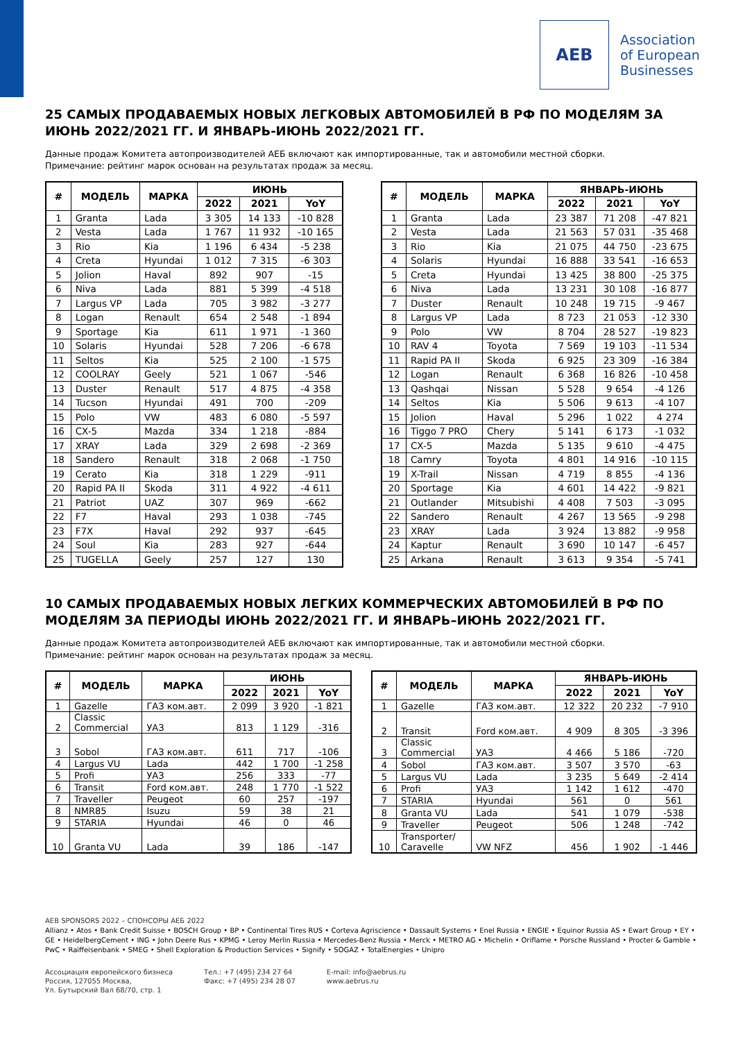AEB
Association
of European
Businesses
25 САМЫХ ПРОДАВАЕМЫХ НОВЫХ ЛЕГКОВЫХ АВТОМОБИЛЕЙ В РФ ПО МОДЕЛЯМ ЗА ИЮНЬ 2022/2021 ГГ. И ЯНВАРЬ-ИЮНЬ 2022/2021 ГГ.
Данные продаж Комитета автопроизводителей АЕБ включают как импортированные, так и автомобили местной сборки.
Примечание: рейтинг марок основан на результатах продаж за месяц.
| # | МОДЕЛЬ | МАРКА | ИЮНЬ | | |
| --- | --- | --- | --- | --- | --- |
| | | | 2022 | 2021 | YoY |
| 1 | Granta | Lada | 3 305 | 14 133 | -10 828 |
| 2 | Vesta | Lada | 1 767 | 11 932 | -10 165 |
| 3 | Rio | Kia | 1 196 | 6 434 | -5 238 |
| 4 | Creta | Hyundai | 1 012 | 7 315 | -6 303 |
| 5 | Jolion | Haval | 892 | 907 | -15 |
| 6 | Niva | Lada | 881 | 5 399 | -4 518 |
| 7 | Largus VP | Lada | 705 | 3 982 | -3 277 |
| 8 | Logan | Renault | 654 | 2 548 | -1 894 |
| 9 | Sportage | Kia | 611 | 1 971 | -1 360 |
| 10 | Solaris | Hyundai | 528 | 7 206 | -6 678 |
| 11 | Seltos | Kia | 525 | 2 100 | -1 575 |
| 12 | COOLRAY | Geely | 521 | 1 067 | -546 |
| 13 | Duster | Renault | 517 | 4 875 | -4 358 |
| 14 | Tucson | Hyundai | 491 | 700 | -209 |
| 15 | Polo | VW | 483 | 6 080 | -5 597 |
| 16 | CX-5 | Mazda | 334 | 1 218 | -884 |
| 17 | XRAY | Lada | 329 | 2 698 | -2 369 |
| 18 | Sandero | Renault | 318 | 2 068 | -1 750 |
| 19 | Cerato | Kia | 318 | 1 229 | -911 |
| 20 | Rapid PA II | Skoda | 311 | 4 922 | -4 611 |
| 21 | Patriot | UAZ | 307 | 969 | -662 |
| 22 | F7 | Haval | 293 | 1 038 | -745 |
| 23 | F7X | Haval | 292 | 937 | -645 |
| 24 | Soul | Kia | 283 | 927 | -644 |
| 25 | TUGELLA | Geely | 257 | 127 | 130 |
| # | МОДЕЛЬ | МАРКА | ЯНВАРЬ-ИЮНЬ | | |
| --- | --- | --- | --- | --- | --- |
| | | | 2022 | 2021 | YoY |
| 1 | Granta | Lada | 23 387 | 71 208 | -47 821 |
| 2 | Vesta | Lada | 21 563 | 57 031 | -35 468 |
| 3 | Rio | Kia | 21 075 | 44 750 | -23 675 |
| 4 | Solaris | Hyundai | 16 888 | 33 541 | -16 653 |
| 5 | Creta | Hyundai | 13 425 | 38 800 | -25 375 |
| 6 | Niva | Lada | 13 231 | 30 108 | -16 877 |
| 7 | Duster | Renault | 10 248 | 19 715 | -9 467 |
| 8 | Largus VP | Lada | 8 723 | 21 053 | -12 330 |
| 9 | Polo | VW | 8 704 | 28 527 | -19 823 |
| 10 | RAV 4 | Toyota | 7 569 | 19 103 | -11 534 |
| 11 | Rapid PA II | Skoda | 6 925 | 23 309 | -16 384 |
| 12 | Logan | Renault | 6 368 | 16 826 | -10 458 |
| 13 | Qashqai | Nissan | 5 528 | 9 654 | -4 126 |
| 14 | Seltos | Kia | 5 506 | 9 613 | -4 107 |
| 15 | Jolion | Haval | 5 296 | 1 022 | 4 274 |
| 16 | Tiggo 7 PRO | Chery | 5 141 | 6 173 | -1 032 |
| 17 | CX-5 | Mazda | 5 135 | 9 610 | -4 475 |
| 18 | Camry | Toyota | 4 801 | 14 916 | -10 115 |
| 19 | X-Trail | Nissan | 4 719 | 8 855 | -4 136 |
| 20 | Sportage | Kia | 4 601 | 14 422 | -9 821 |
| 21 | Outlander | Mitsubishi | 4 408 | 7 503 | -3 095 |
| 22 | Sandero | Renault | 4 267 | 13 565 | -9 298 |
| 23 | XRAY | Lada | 3 924 | 13 882 | -9 958 |
| 24 | Kaptur | Renault | 3 690 | 10 147 | -6 457 |
| 25 | Arkana | Renault | 3 613 | 9 354 | -5 741 |
10 САМЫХ ПРОДАВАЕМЫХ НОВЫХ ЛЕГКИХ КОММЕРЧЕСКИХ АВТОМОБИЛЕЙ В РФ ПО МОДЕЛЯМ ЗА ПЕРИОДЫ ИЮНЬ 2022/2021 ГГ. И ЯНВАРЬ–ИЮНЬ 2022/2021 ГГ.
Данные продаж Комитета автопроизводителей АЕБ включают как импортированные, так и автомобили местной сборки.
Примечание: рейтинг марок основан на результатах продаж за месяц.
| # | МОДЕЛЬ | МАРКА | ИЮНЬ | | |
| --- | --- | --- | --- | --- | --- |
| | | | 2022 | 2021 | YoY |
| 1 | Gazelle | ГАЗ ком.авт. | 2 099 | 3 920 | -1 821 |
| 2 | Classic Commercial | УАЗ | 813 | 1 129 | -316 |
| 3 | Sobol | ГАЗ ком.авт. | 611 | 717 | -106 |
| 4 | Largus VU | Lada | 442 | 1 700 | -1 258 |
| 5 | Profi | УАЗ | 256 | 333 | -77 |
| 6 | Transit | Ford ком.авт. | 248 | 1 770 | -1 522 |
| 7 | Traveller | Peugeot | 60 | 257 | -197 |
| 8 | NMR85 | Isuzu | 59 | 38 | 21 |
| 9 | STARIA | Hyundai | 46 | 0 | 46 |
| 10 | Granta VU | Lada | 39 | 186 | -147 |
| # | МОДЕЛЬ | МАРКА | ЯНВАРЬ-ИЮНЬ | | |
| --- | --- | --- | --- | --- | --- |
| | | | 2022 | 2021 | YoY |
| 1 | Gazelle | ГАЗ ком.авт. | 12 322 | 20 232 | -7 910 |
| 2 | Transit | Ford ком.авт. | 4 909 | 8 305 | -3 396 |
| 3 | Classic Commercial | УАЗ | 4 466 | 5 186 | -720 |
| 4 | Sobol | ГАЗ ком.авт. | 3 507 | 3 570 | -63 |
| 5 | Largus VU | Lada | 3 235 | 5 649 | -2 414 |
| 6 | Profi | УАЗ | 1 142 | 1 612 | -470 |
| 7 | STARIA | Hyundai | 561 | 0 | 561 |
| 8 | Granta VU | Lada | 541 | 1 079 | -538 |
| 9 | Traveller | Peugeot | 506 | 1 248 | -742 |
| 10 | Transporter/ Caravelle | VW NFZ | 456 | 1 902 | -1 446 |
AEB SPONSORS 2022 – СПОНСОРЫ АЕБ 2022
Allianz • Atos • Bank Credit Suisse • BOSCH Group • BP • Continental Tires RUS • Corteva Agriscience • Dassault Systems • Enel Russia • ENGIE • Equinor Russia AS • Ewart Group • EY • GE • HeidelbergCement • ING • John Deere Rus • KPMG • Leroy Merlin Russia • Mercedes-Benz Russia • Merck • METRO AG • Michelin • Oriflame • Porsche Russland • Procter & Gamble • PwC • Raiffeisenbank • SMEG • Shell Exploration & Production Services • Signify • SOGAZ • TotalEnergies • Unipro
Ассоциация европейского бизнеса
Россия, 127055 Москва,
Ул. Бутырский Вал 68/70, стр. 1
Тел.: +7 (495) 234 27 64
Факс: +7 (495) 234 28 07
E-mail: info@aebrus.ru
www.aebrus.ru